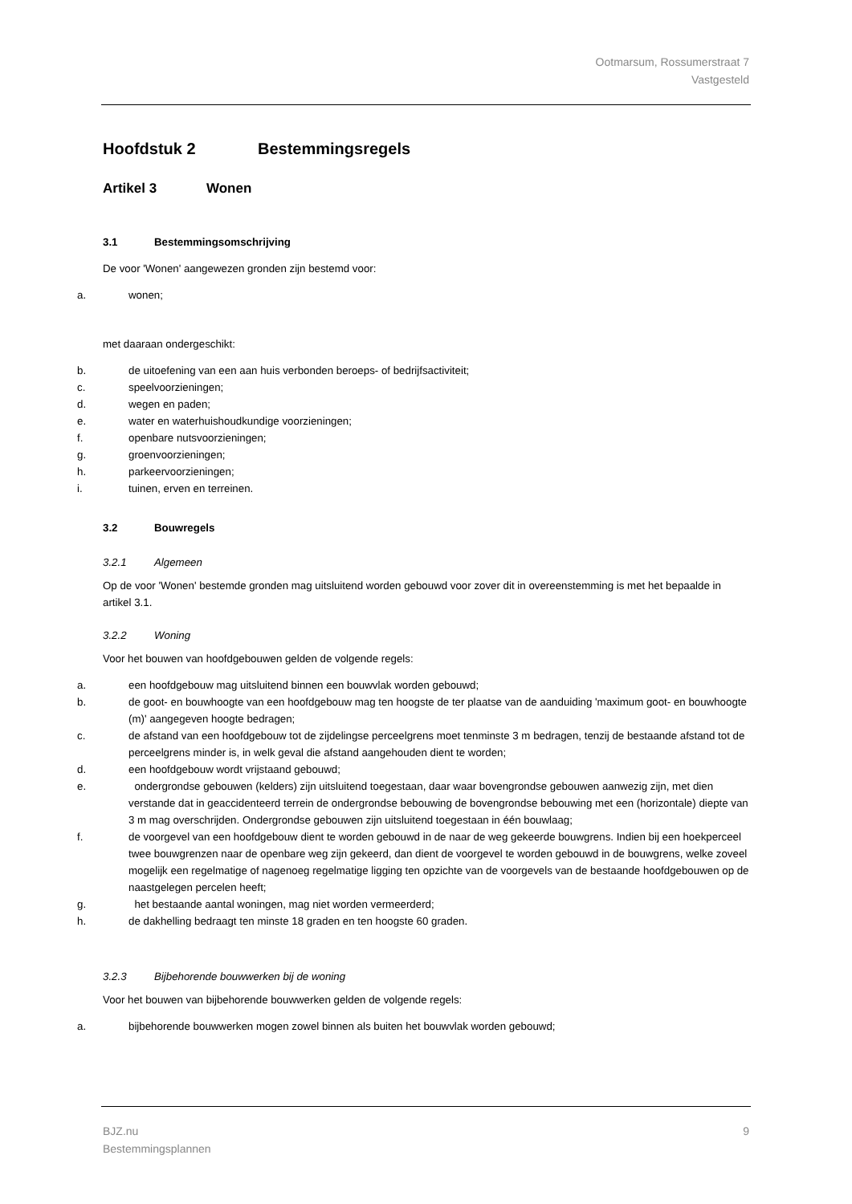Ootmarsum, Rossumerstraat 7
Vastgesteld
Hoofdstuk 2 Bestemmingsregels
Artikel 3 Wonen
3.1 Bestemmingsomschrijving
De voor 'Wonen' aangewezen gronden zijn bestemd voor:
a. wonen;
met daaraan ondergeschikt:
b. de uitoefening van een aan huis verbonden beroeps- of bedrijfsactiviteit;
c. speelvoorzieningen;
d. wegen en paden;
e. water en waterhuishoudkundige voorzieningen;
f. openbare nutsvoorzieningen;
g. groenvoorzieningen;
h. parkeervoorzieningen;
i. tuinen, erven en terreinen.
3.2 Bouwregels
3.2.1 Algemeen
Op de voor 'Wonen' bestemde gronden mag uitsluitend worden gebouwd voor zover dit in overeenstemming is met het bepaalde in artikel 3.1.
3.2.2 Woning
Voor het bouwen van hoofdgebouwen gelden de volgende regels:
a. een hoofdgebouw mag uitsluitend binnen een bouwvlak worden gebouwd;
b. de goot- en bouwhoogte van een hoofdgebouw mag ten hoogste de ter plaatse van de aanduiding 'maximum goot- en bouwhoogte (m)' aangegeven hoogte bedragen;
c. de afstand van een hoofdgebouw tot de zijdelingse perceelgrens moet tenminste 3 m bedragen, tenzij de bestaande afstand tot de perceelgrens minder is, in welk geval die afstand aangehouden dient te worden;
d. een hoofdgebouw wordt vrijstaand gebouwd;
e. ondergrondse gebouwen (kelders) zijn uitsluitend toegestaan, daar waar bovengrondse gebouwen aanwezig zijn, met dien verstande dat in geaccidenteerd terrein de ondergrondse bebouwing de bovengrondse bebouwing met een (horizontale) diepte van 3 m mag overschrijden. Ondergrondse gebouwen zijn uitsluitend toegestaan in één bouwlaag;
f. de voorgevel van een hoofdgebouw dient te worden gebouwd in de naar de weg gekeerde bouwgrens. Indien bij een hoekperceel twee bouwgrenzen naar de openbare weg zijn gekeerd, dan dient de voorgevel te worden gebouwd in de bouwgrens, welke zoveel mogelijk een regelmatige of nagenoeg regelmatige ligging ten opzichte van de voorgevels van de bestaande hoofdgebouwen op de naastgelegen percelen heeft;
g. het bestaande aantal woningen, mag niet worden vermeerderd;
h. de dakhelling bedraagt ten minste 18 graden en ten hoogste 60 graden.
3.2.3 Bijbehorende bouwwerken bij de woning
Voor het bouwen van bijbehorende bouwwerken gelden de volgende regels:
a. bijbehorende bouwwerken mogen zowel binnen als buiten het bouwvlak worden gebouwd;
BJZ.nu
Bestemmingsplannen
9